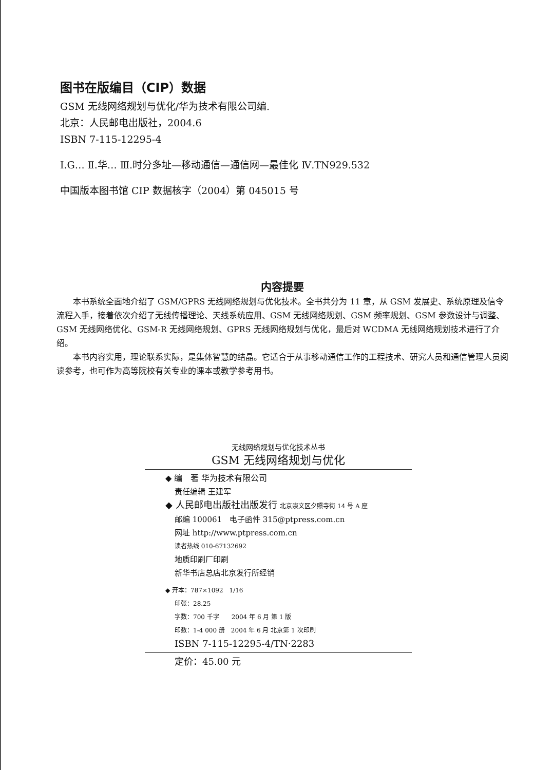图书在版编目（CIP）数据
GSM 无线网络规划与优化/华为技术有限公司编.
北京：人民邮电出版社，2004.6
ISBN 7-115-12295-4
Ⅰ.G… Ⅱ.华… Ⅲ.时分多址—移动通信—通信网—最佳化 Ⅳ.TN929.532
中国版本图书馆 CIP 数据核字（2004）第 045015 号
内容提要
本书系统全面地介绍了 GSM/GPRS 无线网络规划与优化技术。全书共分为 11 章，从 GSM 发展史、系统原理及信令流程入手，接着依次介绍了无线传播理论、天线系统应用、GSM 无线网络规划、GSM 频率规划、GSM 参数设计与调整、GSM 无线网络优化、GSM-R 无线网络规划、GPRS 无线网络规划与优化，最后对 WCDMA 无线网络规划技术进行了介绍。
本书内容实用，理论联系实际，是集体智慧的结晶。它适合于从事移动通信工作的工程技术、研究人员和通信管理人员阅读参考，也可作为高等院校有关专业的课本或教学参考用书。
无线网络规划与优化技术丛书
GSM 无线网络规划与优化
◆ 编　著 华为技术有限公司
责任编辑 王建军
◆ 人民邮电出版社出版发行 北京崇文区夕照寺街 14 号 A 座
邮编 100061　电子函件 315@ptpress.com.cn
网址 http://www.ptpress.com.cn
读者热线 010-67132692
地质印刷厂印刷
新华书店总店北京发行所经销
◆ 开本：787×1092　1/16
印张：28.25
字数：700 千字　　2004 年 6 月 第 1 版
印数：1-4 000 册　2004 年 6 月 北京第 1 次印刷
ISBN 7-115-12295-4/TN·2283
定价：45.00 元